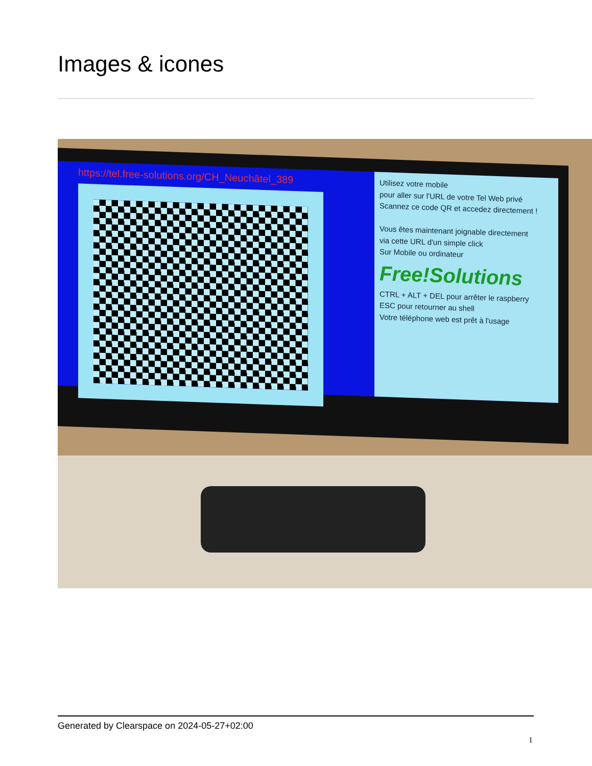Images & icones
https://tel.free-solutions.org/CH_Neuchâtel_389
Utilisez votre mobile
pour aller sur l'URL de votre Tel Web privé
Scannez ce code QR et accedez directement !
Vous êtes maintenant joignable directement
via cette URL d'un simple click
Sur Mobile ou ordinateur
Free!Solutions
CTRL + ALT + DEL pour arrêter le raspberry
ESC pour retourner au shell
Votre téléphone web est prêt à l'usage
Generated by Clearspace on 2024-05-27+02:00
1